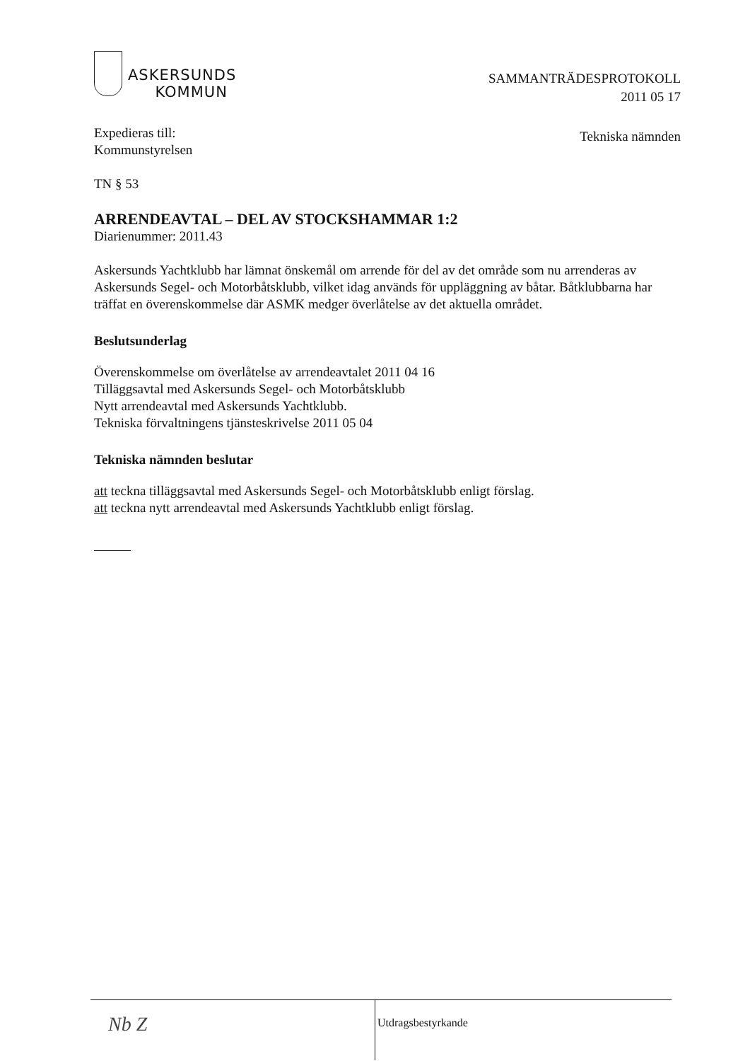ASKERSUNDS
KOMMUN
SAMMANTRÄDESPROTOKOLL
2011 05 17
Tekniska nämnden
Expedieras till:
Kommunstyrelsen
TN § 53
ARRENDEAVTAL – DEL AV STOCKSHAMMAR 1:2
Diarienummer: 2011.43
Askersunds Yachtklubb har lämnat önskemål om arrende för del av det område som nu arrenderas av Askersunds Segel- och Motorbåtsklubb, vilket idag används för uppläggning av båtar. Båtklubbarna har träffat en överenskommelse där ASMK medger överlåtelse av det aktuella området.
Beslutsunderlag
Överenskommelse om överlåtelse av arrendeavtalet 2011 04 16
Tilläggsavtal med Askersunds Segel- och Motorbåtsklubb
Nytt arrendeavtal med Askersunds Yachtklubb.
Tekniska förvaltningens tjänsteskrivelse 2011 05 04
Tekniska nämnden beslutar
att teckna tilläggsavtal med Askersunds Segel- och Motorbåtsklubb enligt förslag.
att teckna nytt arrendeavtal med Askersunds Yachtklubb enligt förslag.
Nb Z
Utdragsbestyrkande